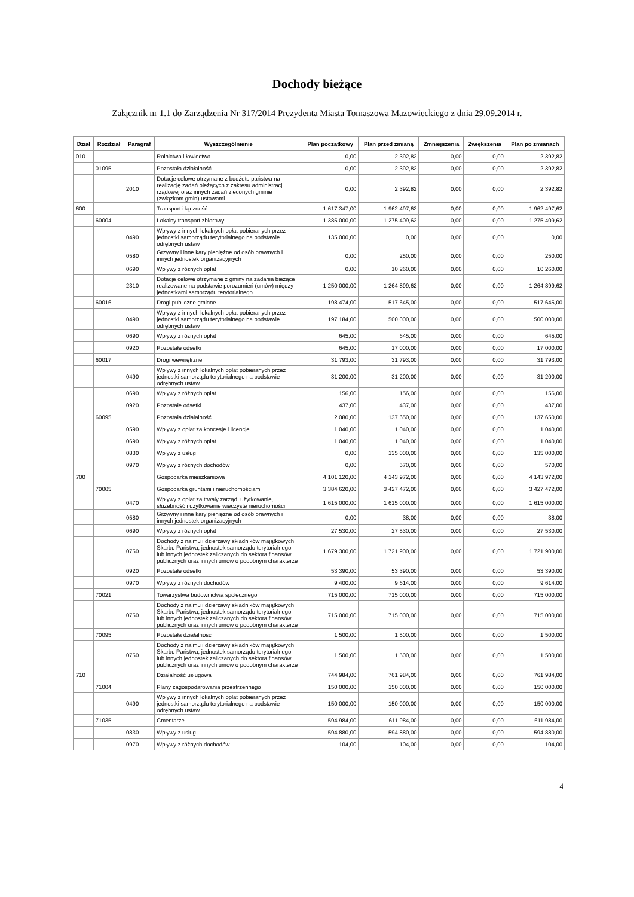Dochody bieżące
Załącznik nr 1.1 do Zarządzenia Nr 317/2014 Prezydenta Miasta Tomaszowa Mazowieckiego z dnia 29.09.2014 r.
| Dział | Rozdział | Paragraf | Wyszczególnienie | Plan początkowy | Plan przed zmianą | Zmniejszenia | Zwiększenia | Plan po zmianach |
| --- | --- | --- | --- | --- | --- | --- | --- | --- |
| 010 | | | Rolnictwo i łowiectwo | 0,00 | 2 392,82 | 0,00 | 0,00 | 2 392,82 |
| | 01095 | | Pozostała działalność | 0,00 | 2 392,82 | 0,00 | 0,00 | 2 392,82 |
| | | 2010 | Dotacje celowe otrzymane z budżetu państwa na realizację zadań bieżących z zakresu administracji rządowej oraz innych zadań zleconych gminie (związkom gmin) ustawami | 0,00 | 2 392,82 | 0,00 | 0,00 | 2 392,82 |
| 600 | | | Transport i łączność | 1 617 347,00 | 1 962 497,62 | 0,00 | 0,00 | 1 962 497,62 |
| | 60004 | | Lokalny transport zbiorowy | 1 385 000,00 | 1 275 409,62 | 0,00 | 0,00 | 1 275 409,62 |
| | | 0490 | Wpływy z innych lokalnych opłat pobieranych przez jednostki samorządu terytorialnego na podstawie odrębnych ustaw | 135 000,00 | 0,00 | 0,00 | 0,00 | 0,00 |
| | | 0580 | Grzywny i inne kary pieniężne od osób prawnych i innych jednostek organizacyjnych | 0,00 | 250,00 | 0,00 | 0,00 | 250,00 |
| | | 0690 | Wpływy z różnych opłat | 0,00 | 10 260,00 | 0,00 | 0,00 | 10 260,00 |
| | | 2310 | Dotacje celowe otrzymane z gminy na zadania bieżące realizowane na podstawie porozumień (umów) między jednostkami samorządu terytorialnego | 1 250 000,00 | 1 264 899,62 | 0,00 | 0,00 | 1 264 899,62 |
| | 60016 | | Drogi publiczne gminne | 198 474,00 | 517 645,00 | 0,00 | 0,00 | 517 645,00 |
| | | 0490 | Wpływy z innych lokalnych opłat pobieranych przez jednostki samorządu terytorialnego na podstawie odrębnych ustaw | 197 184,00 | 500 000,00 | 0,00 | 0,00 | 500 000,00 |
| | | 0690 | Wpływy z różnych opłat | 645,00 | 645,00 | 0,00 | 0,00 | 645,00 |
| | | 0920 | Pozostałe odsetki | 645,00 | 17 000,00 | 0,00 | 0,00 | 17 000,00 |
| | 60017 | | Drogi wewnętrzne | 31 793,00 | 31 793,00 | 0,00 | 0,00 | 31 793,00 |
| | | 0490 | Wpływy z innych lokalnych opłat pobieranych przez jednostki samorządu terytorialnego na podstawie odrębnych ustaw | 31 200,00 | 31 200,00 | 0,00 | 0,00 | 31 200,00 |
| | | 0690 | Wpływy z różnych opłat | 156,00 | 156,00 | 0,00 | 0,00 | 156,00 |
| | | 0920 | Pozostałe odsetki | 437,00 | 437,00 | 0,00 | 0,00 | 437,00 |
| | 60095 | | Pozostała działalność | 2 080,00 | 137 650,00 | 0,00 | 0,00 | 137 650,00 |
| | | 0590 | Wpływy z opłat za koncesje i licencje | 1 040,00 | 1 040,00 | 0,00 | 0,00 | 1 040,00 |
| | | 0690 | Wpływy z różnych opłat | 1 040,00 | 1 040,00 | 0,00 | 0,00 | 1 040,00 |
| | | 0830 | Wpływy z usług | 0,00 | 135 000,00 | 0,00 | 0,00 | 135 000,00 |
| | | 0970 | Wpływy z różnych dochodów | 0,00 | 570,00 | 0,00 | 0,00 | 570,00 |
| 700 | | | Gospodarka mieszkaniowa | 4 101 120,00 | 4 143 972,00 | 0,00 | 0,00 | 4 143 972,00 |
| | 70005 | | Gospodarka gruntami i nieruchomościami | 3 384 620,00 | 3 427 472,00 | 0,00 | 0,00 | 3 427 472,00 |
| | | 0470 | Wpływy z opłat za trwały zarząd, użytkowanie, służebność i użytkowanie wieczyste nieruchomości | 1 615 000,00 | 1 615 000,00 | 0,00 | 0,00 | 1 615 000,00 |
| | | 0580 | Grzywny i inne kary pieniężne od osób prawnych i innych jednostek organizacyjnych | 0,00 | 38,00 | 0,00 | 0,00 | 38,00 |
| | | 0690 | Wpływy z różnych opłat | 27 530,00 | 27 530,00 | 0,00 | 0,00 | 27 530,00 |
| | | 0750 | Dochody z najmu i dzierżawy składników majątkowych Skarbu Państwa, jednostek samorządu terytorialnego lub innych jednostek zaliczanych do sektora finansów publicznych oraz innych umów o podobnym charakterze | 1 679 300,00 | 1 721 900,00 | 0,00 | 0,00 | 1 721 900,00 |
| | | 0920 | Pozostałe odsetki | 53 390,00 | 53 390,00 | 0,00 | 0,00 | 53 390,00 |
| | | 0970 | Wpływy z różnych dochodów | 9 400,00 | 9 614,00 | 0,00 | 0,00 | 9 614,00 |
| | 70021 | | Towarzystwa budownictwa społecznego | 715 000,00 | 715 000,00 | 0,00 | 0,00 | 715 000,00 |
| | | 0750 | Dochody z najmu i dzierżawy składników majątkowych Skarbu Państwa, jednostek samorządu terytorialnego lub innych jednostek zaliczanych do sektora finansów publicznych oraz innych umów o podobnym charakterze | 715 000,00 | 715 000,00 | 0,00 | 0,00 | 715 000,00 |
| | 70095 | | Pozostała działalność | 1 500,00 | 1 500,00 | 0,00 | 0,00 | 1 500,00 |
| | | 0750 | Dochody z najmu i dzierżawy składników majątkowych Skarbu Państwa, jednostek samorządu terytorialnego lub innych jednostek zaliczanych do sektora finansów publicznych oraz innych umów o podobnym charakterze | 1 500,00 | 1 500,00 | 0,00 | 0,00 | 1 500,00 |
| 710 | | | Działalność usługowa | 744 984,00 | 761 984,00 | 0,00 | 0,00 | 761 984,00 |
| | 71004 | | Plany zagospodarowania przestrzennego | 150 000,00 | 150 000,00 | 0,00 | 0,00 | 150 000,00 |
| | | 0490 | Wpływy z innych lokalnych opłat pobieranych przez jednostki samorządu terytorialnego na podstawie odrębnych ustaw | 150 000,00 | 150 000,00 | 0,00 | 0,00 | 150 000,00 |
| | 71035 | | Cmentarze | 594 984,00 | 611 984,00 | 0,00 | 0,00 | 611 984,00 |
| | | 0830 | Wpływy z usług | 594 880,00 | 594 880,00 | 0,00 | 0,00 | 594 880,00 |
| | | 0970 | Wpływy z różnych dochodów | 104,00 | 104,00 | 0,00 | 0,00 | 104,00 |
4